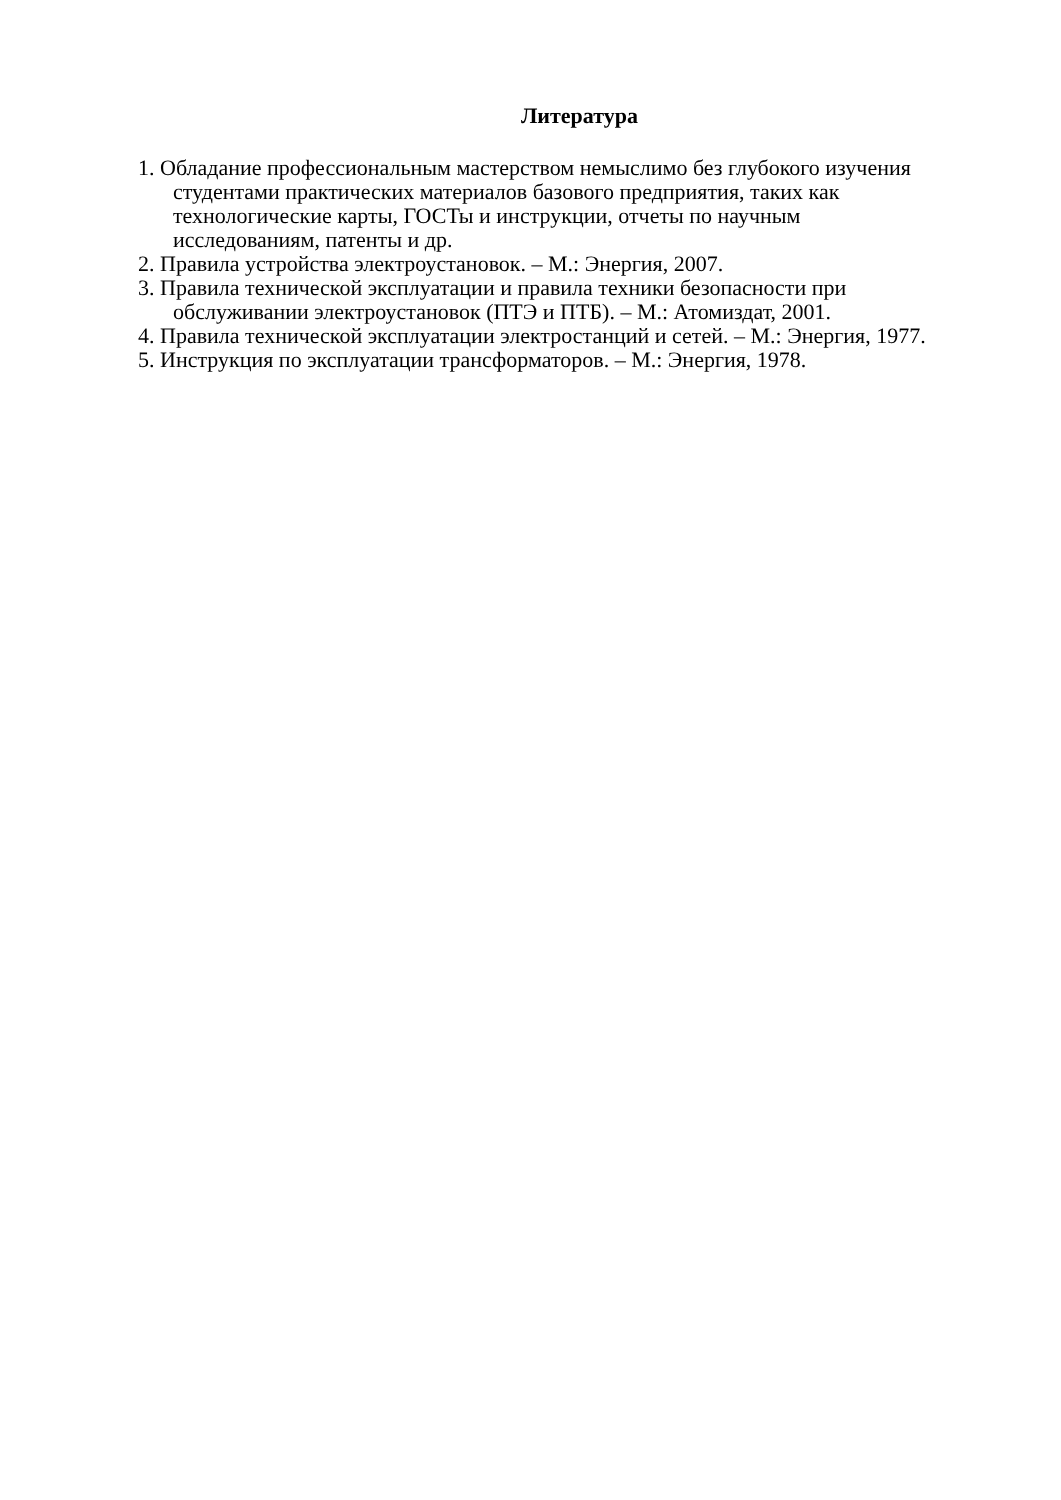Литература
1. Обладание профессиональным мастерством немыслимо без глубокого изучения студентами практических материалов базового предприятия, таких как технологические карты, ГОСТы и инструкции, отчеты по научным исследованиям, патенты и др.
2. Правила устройства электроустановок. – М.: Энергия, 2007.
3. Правила технической эксплуатации и правила техники безопасности при обслуживании электроустановок (ПТЭ и ПТБ). – М.: Атомиздат, 2001.
4. Правила технической эксплуатации электростанций и сетей. – М.: Энергия, 1977.
5. Инструкция по эксплуатации трансформаторов. – М.: Энергия, 1978.